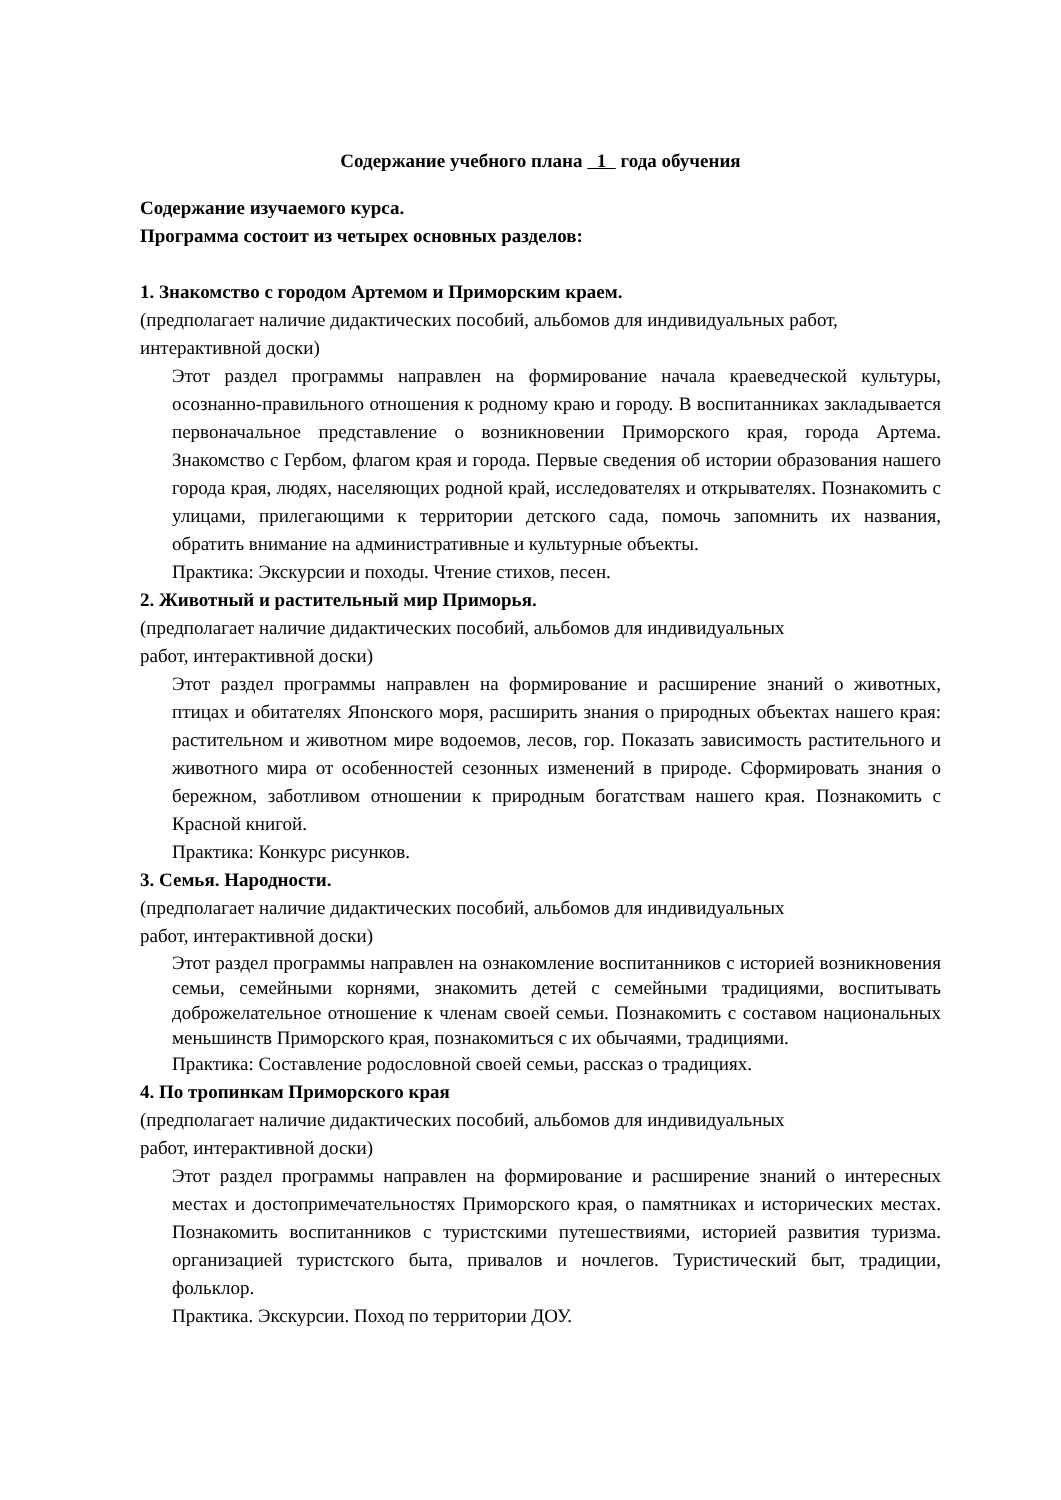Содержание учебного плана 1 года обучения
Содержание изучаемого курса.
Программа состоит из четырех основных разделов:
1. Знакомство с городом Артемом и Приморским краем.
(предполагает наличие дидактических пособий, альбомов для индивидуальных работ, интерактивной доски)
Этот раздел программы направлен на формирование начала краеведческой культуры, осознанно-правильного отношения к родному краю и городу. В воспитанниках закладывается первоначальное представление о возникновении Приморского края, города Артема. Знакомство с Гербом, флагом края и города. Первые сведения об истории образования нашего города края, людях, населяющих родной край, исследователях и открывателях. Познакомить с улицами, прилегающими к территории детского сада, помочь запомнить их названия, обратить внимание на административные и культурные объекты.
Практика: Экскурсии и походы. Чтение стихов, песен.
2. Животный и растительный мир Приморья.
(предполагает наличие дидактических пособий, альбомов для индивидуальных
работ, интерактивной доски)
Этот раздел программы направлен на формирование и расширение знаний о животных, птицах и обитателях Японского моря, расширить знания о природных объектах нашего края: растительном и животном мире водоемов, лесов, гор. Показать зависимость растительного и животного мира от особенностей сезонных изменений в природе. Сформировать знания о бережном, заботливом отношении к природным богатствам нашего края. Познакомить с Красной книгой.
Практика: Конкурс рисунков.
3. Семья. Народности.
(предполагает наличие дидактических пособий, альбомов для индивидуальных
работ, интерактивной доски)
Этот раздел программы направлен на ознакомление воспитанников с историей возникновения семьи, семейными корнями, знакомить детей с семейными традициями, воспитывать доброжелательное отношение к членам своей семьи. Познакомить с составом национальных меньшинств Приморского края, познакомиться с их обычаями, традициями.
Практика: Составление родословной своей семьи, рассказ о традициях.
4. По тропинкам Приморского края
(предполагает наличие дидактических пособий, альбомов для индивидуальных
работ, интерактивной доски)
Этот раздел программы направлен на формирование и расширение знаний о интересных местах и достопримечательностях Приморского края, о памятниках и исторических местах. Познакомить воспитанников с туристскими путешествиями, историей развития туризма. организацией туристского быта, привалов и ночлегов. Туристический быт, традиции, фольклор.
Практика. Экскурсии. Поход по территории ДОУ.